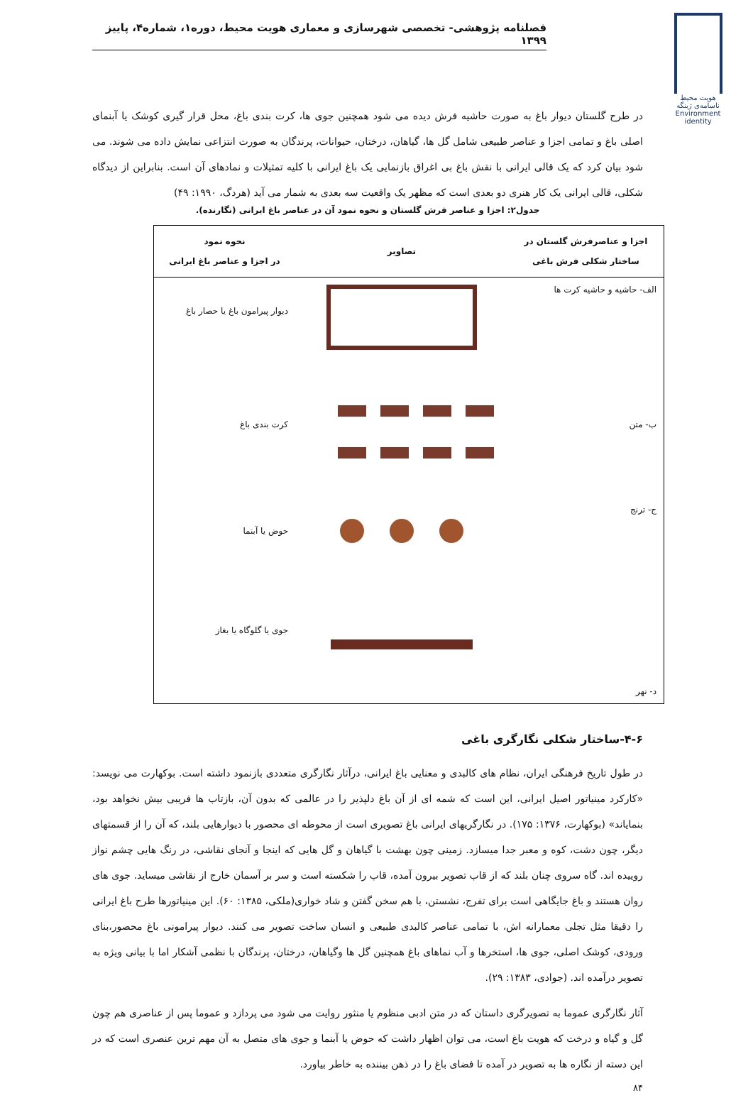فصلنامه پژوهشی- تخصصی شهرسازی و معماری هویت محیط، دوره۱، شماره۴، پاییز ۱۳۹۹
هویت محیط
ناسامه‌ی ژینگه
Environment identity
در طرح گلستان دیوار باغ به صورت حاشیه فرش دیده می شود همچنین جوی ها، کرت بندی باغ، محل قرار گیری کوشک یا آبنمای اصلی باغ و تمامی اجزا و عناصر طبیعی شامل گل ها، گیاهان، درختان، حیوانات، پرندگان به صورت انتزاعی نمایش داده می شوند. می شود بیان کرد که یک قالی ایرانی با نقش باغ بی اغراق بازنمایی یک باغ ایرانی با کلیه تمثیلات و نمادهای آن است. بنابراین از دیدگاه شکلی، قالی ایرانی یک کار هنری دو بعدی است که مظهر یک واقعیت سه بعدی به شمار می آید (هردگ، ۱۹۹۰: ۴۹)
جدول۲: اجزا و عناصر فرش گلستان و نحوه نمود آن در عناصر باغ ایرانی (نگارنده).
| اجزا و عناصرفرش گلستان در ساختار شکلی فرش باغی | تصاویر | نحوه نمود در اجزا و عناصر باغ ایرانی |
| --- | --- | --- |
| الف- حاشیه و حاشیه کرت ها | | دیوار پیرامون باغ یا حصار باغ |
| ب- متن | | کرت بندی باغ |
| ج- ترنج | | حوض یا آبنما |
| د- نهر | | جوی یا گلوگاه یا بغاز |
۴-۶-ساختار شکلی نگارگری باغی
در طول تاریخ فرهنگی ایران، نظام های کالبدی و معنایی باغ ایرانی، درآثار نگارگری متعددی بازنمود داشته است. بوکهارت می نویسد: «کارکرد مینیاتور اصیل ایرانی، این است که شمه ای از آن باغ دلپذیر را در عالمی که بدون آن، بازتاب ها فریبی بیش نخواهد بود، بنمایاند» (بوکهارت، ۱۳۷۶: ۱۷۵). در نگارگریهای ایرانی باغ تصویری است از محوطه ای محصور با دیوارهایی بلند، که آن را از قسمتهای دیگر، چون دشت، کوه و معبر جدا میسازد. زمینی چون بهشت با گیاهان و گل هایی که اینجا و آنجای نقاشی، در رنگ هایی چشم نواز روییده اند. گاه سروی چنان بلند که از قاب تصویر بیرون آمده، قاب را شکسته است و سر بر آسمان خارج از نقاشی میساید. جوی های روان هستند و باغ جایگاهی است برای تفرج، نشستن، با هم سخن گفتن و شاد خواری(ملکی، ۱۳۸۵: ۶۰). این مینیاتورها طرح باغ ایرانی را دقیقا مثل تجلی معمارانه اش، با تمامی عناصر کالبدی طبیعی و انسان ساخت تصویر می کنند. دیوار پیرامونی باغ محصور،بنای ورودی، کوشک اصلی، جوی ها، استخرها و آب نماهای باغ همچنین گل ها وگیاهان، درختان، پرندگان با نظمی آشکار اما با بیانی ویژه به تصویر درآمده اند. (جوادی، ۱۳۸۳: ۲۹).
آثار نگارگری عموما به تصویرگری داستان که در متن ادبی منظوم یا منثور روایت می شود می پردازد و عموما پس از عناصری هم چون گل و گیاه و درخت که هویت باغ است، می توان اظهار داشت که حوض یا آبنما و جوی های متصل به آن مهم ترین عنصری است که در این دسته از نگاره ها به تصویر در آمده تا فضای باغ را در ذهن بیننده به خاطر بیاورد.
۸۴